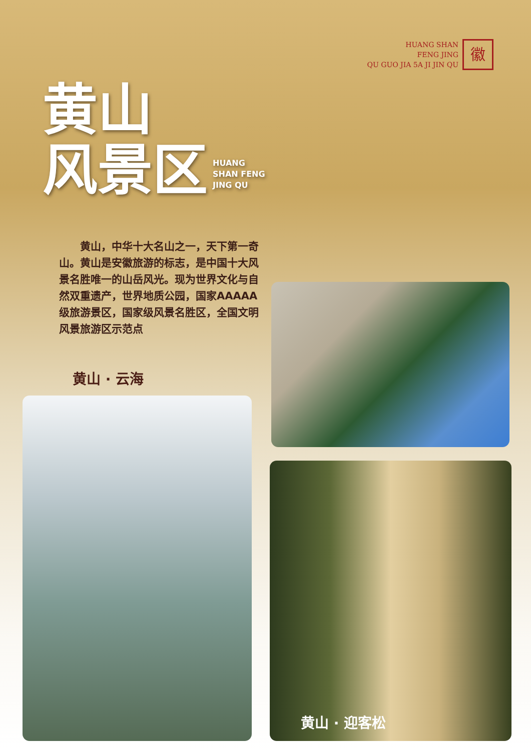HUANG SHAN
FENG JING
QU GUO JIA 5A JI JIN QU
徽
黄山
风景区 HUANG
SHAN FENG
JING QU
　　黄山，中华十大名山之一，天下第一奇山。黄山是安徽旅游的标志，是中国十大风景名胜唯一的山岳风光。现为世界文化与自然双重遗产，世界地质公园，国家AAAAA级旅游景区，国家级风景名胜区，全国文明风景旅游区示范点
黄山 · 云海
黄山 · 迎客松